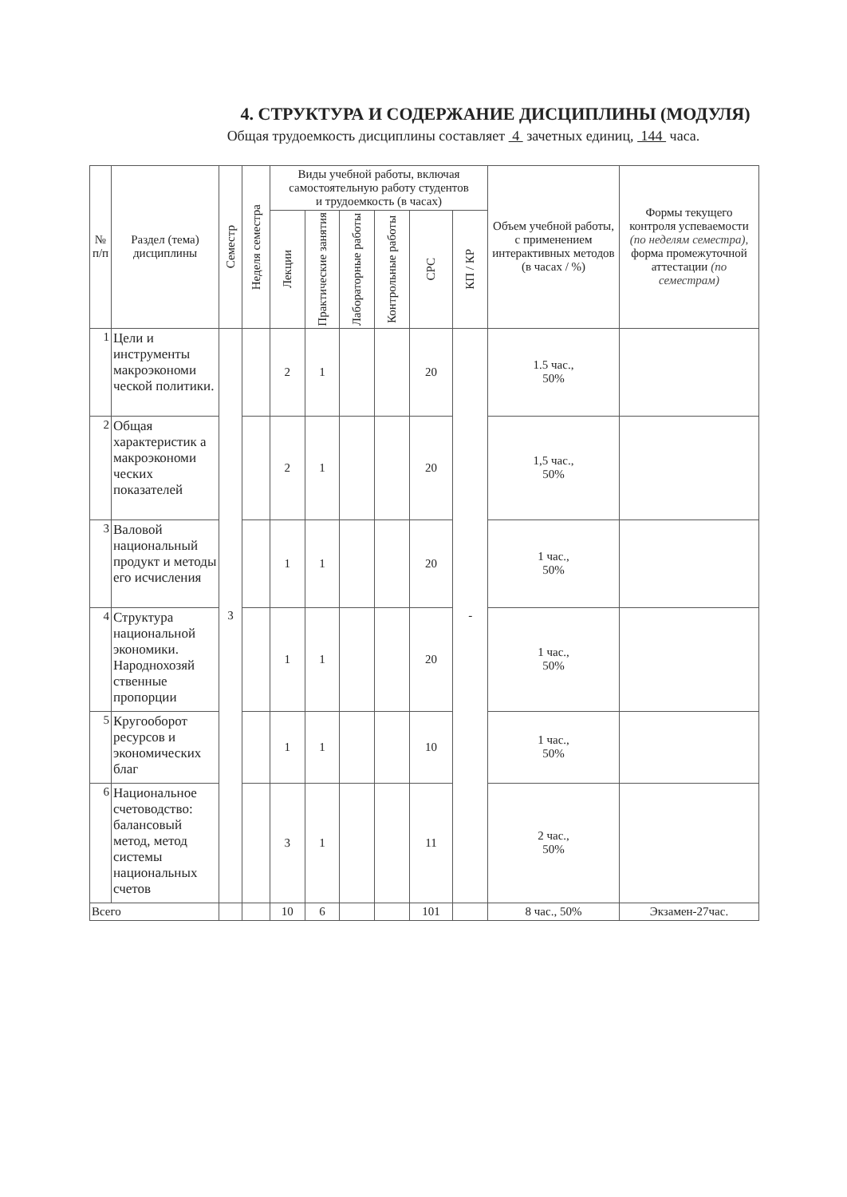4. СТРУКТУРА И СОДЕРЖАНИЕ ДИСЦИПЛИНЫ (МОДУЛЯ)
Общая трудоемкость дисциплины составляет 4 зачетных единиц, 144 часа.
| № п/п | Раздел (тема) дисциплины | Семестр | Неделя семестра | Виды учебной работы, включая самостоятельную работу студентов и трудоемкость (в часах) | | | | | | Объем учебной работы, с применением интерактивных методов (в часах / %) | Формы текущего контроля успеваемости (по неделям семестра), форма промежуточной аттестации (по семестрам) |
| --- | --- | --- | --- | --- | --- | --- | --- | --- | --- | --- | --- |
| | | | | Лекции | Практические занятия | Лабораторные работы | Контрольные работы | СРС | КП / КР | | |
| 1 | Цели и инструменты макроэкономи ческой политики. | 3 | | 2 | 1 | | | 20 | - | 1.5 час., 50% | |
| 2 | Общая характеристик а макроэкономи ческих показателей | | | 2 | 1 | | | 20 | | 1,5 час., 50% | |
| 3 | Валовой национальный продукт и методы его исчисления | | | 1 | 1 | | | 20 | | 1 час., 50% | |
| 4 | Структура национальной экономики. Народнохозяй ственные пропорции | | | 1 | 1 | | | 20 | | 1 час., 50% | |
| 5 | Кругооборот ресурсов и экономических благ | | | 1 | 1 | | | 10 | | 1 час., 50% | |
| 6 | Национальное счетоводство: балансовый метод, метод системы национальных счетов | | | 3 | 1 | | | 11 | | 2 час., 50% | |
| Всего | | | | 10 | 6 | | | 101 | | 8 час., 50% | Экзамен-27час. |